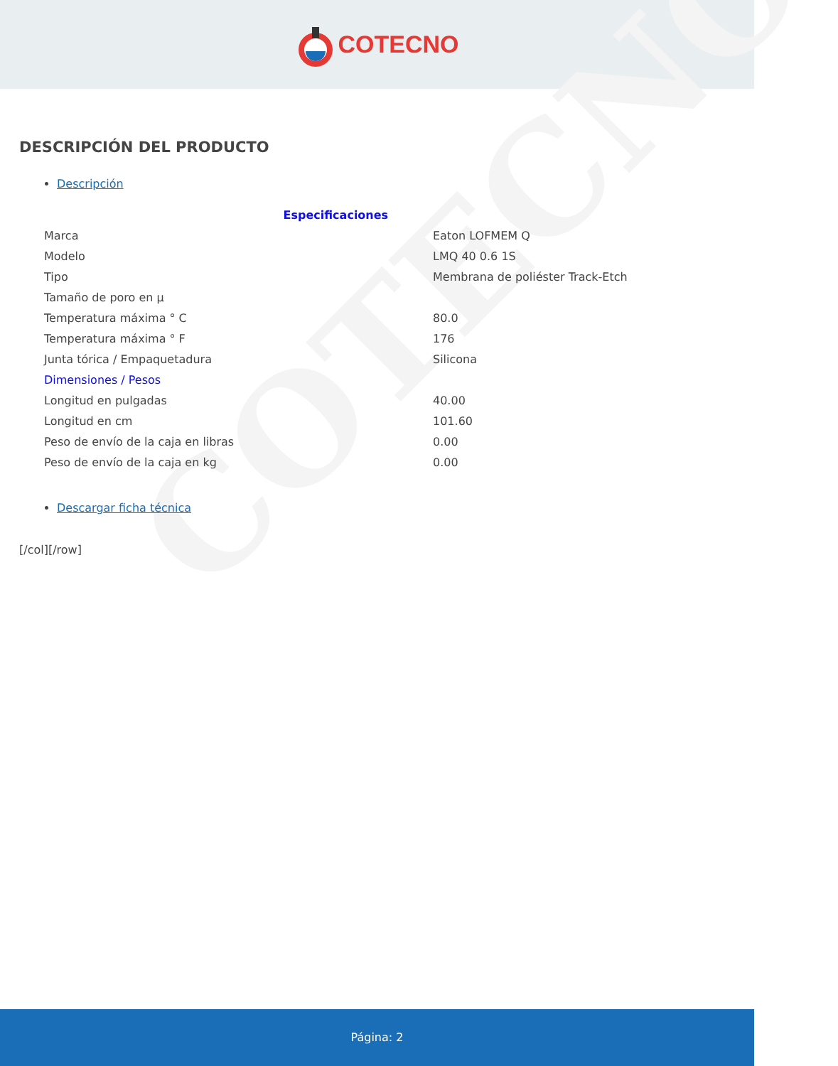COTECNO
COTECNO
DESCRIPCIÓN DEL PRODUCTO
Descripción
| Especificaciones | | |
| Marca | Eaton LOFMEM Q | |
| Modelo | LMQ 40 0.6 1S | |
| Tipo | Membrana de poliéster Track-Etch | |
| Tamaño de poro en µ | | |
| Temperatura máxima ° C | 80.0 | |
| Temperatura máxima ° F | 176 | |
| Junta tórica / Empaquetadura | Silicona | |
| Dimensiones / Pesos | | |
| Longitud en pulgadas | 40.00 | |
| Longitud en cm | 101.60 | |
| Peso de envío de la caja en libras | 0.00 | |
| Peso de envío de la caja en kg | 0.00 | |
Descargar ficha técnica
[/col][/row]
Página: 2